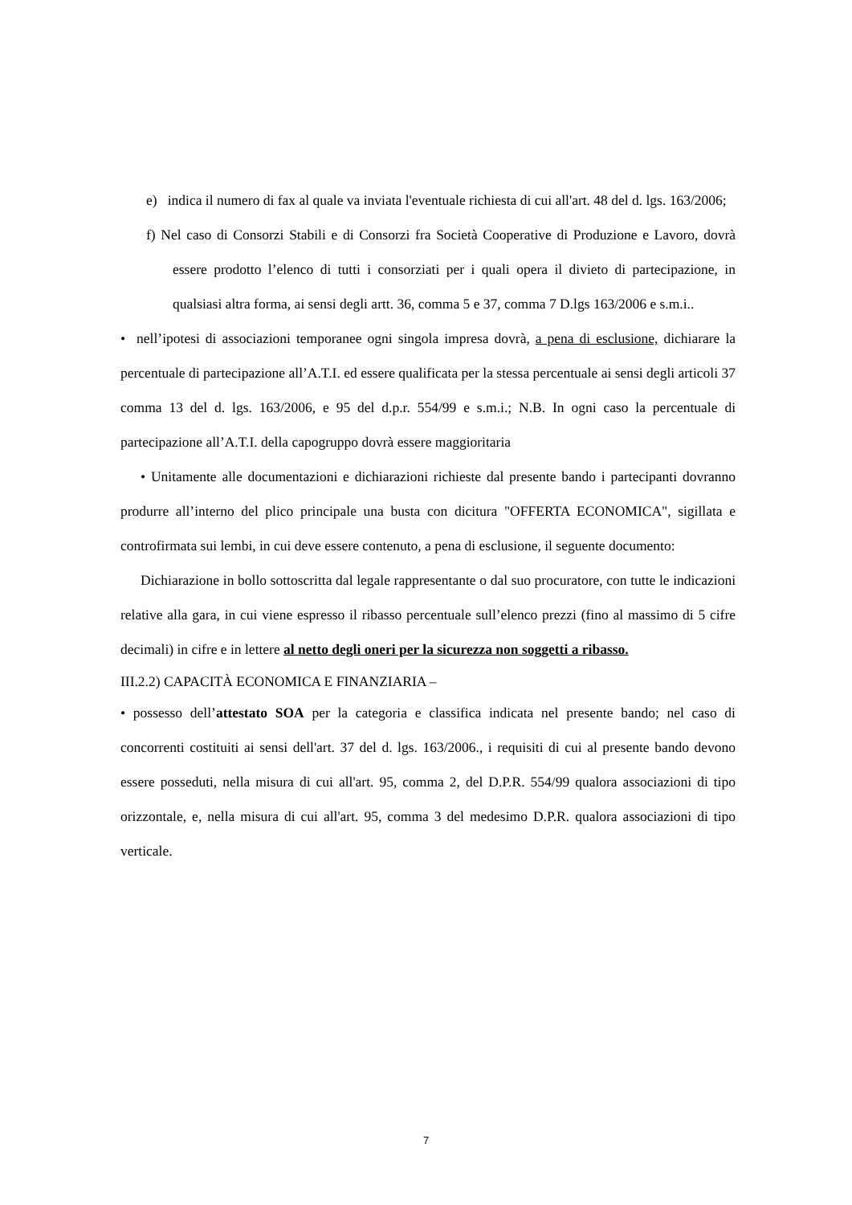e) indica il numero di fax al quale va inviata l'eventuale richiesta di cui all'art. 48 del d. lgs. 163/2006;
f) Nel caso di Consorzi Stabili e di Consorzi fra Società Cooperative di Produzione e Lavoro, dovrà essere prodotto l’elenco di tutti i consorziati per i quali opera il divieto di partecipazione, in qualsiasi altra forma, ai sensi degli artt. 36, comma 5 e 37, comma 7 D.lgs 163/2006 e s.m.i..
• nell’ipotesi di associazioni temporanee ogni singola impresa dovrà, a pena di esclusione, dichiarare la percentuale di partecipazione all’A.T.I. ed essere qualificata per la stessa percentuale ai sensi degli articoli 37 comma 13 del d. lgs. 163/2006, e 95 del d.p.r. 554/99 e s.m.i.; N.B. In ogni caso la percentuale di partecipazione all’A.T.I. della capogruppo dovrà essere maggioritaria
• Unitamente alle documentazioni e dichiarazioni richieste dal presente bando i partecipanti dovranno produrre all’interno del plico principale una busta con dicitura "OFFERTA ECONOMICA", sigillata e controfirmata sui lembi, in cui deve essere contenuto, a pena di esclusione, il seguente documento:
Dichiarazione in bollo sottoscritta dal legale rappresentante o dal suo procuratore, con tutte le indicazioni relative alla gara, in cui viene espresso il ribasso percentuale sull’elenco prezzi (fino al massimo di 5 cifre decimali) in cifre e in lettere al netto degli oneri per la sicurezza non soggetti a ribasso.
III.2.2) CAPACITÀ ECONOMICA E FINANZIARIA –
• possesso dell’attestato SOA per la categoria e classifica indicata nel presente bando; nel caso di concorrenti costituiti ai sensi dell'art. 37 del d. lgs. 163/2006., i requisiti di cui al presente bando devono essere posseduti, nella misura di cui all'art. 95, comma 2, del D.P.R. 554/99 qualora associazioni di tipo orizzontale, e, nella misura di cui all'art. 95, comma 3 del medesimo D.P.R. qualora associazioni di tipo verticale.
7